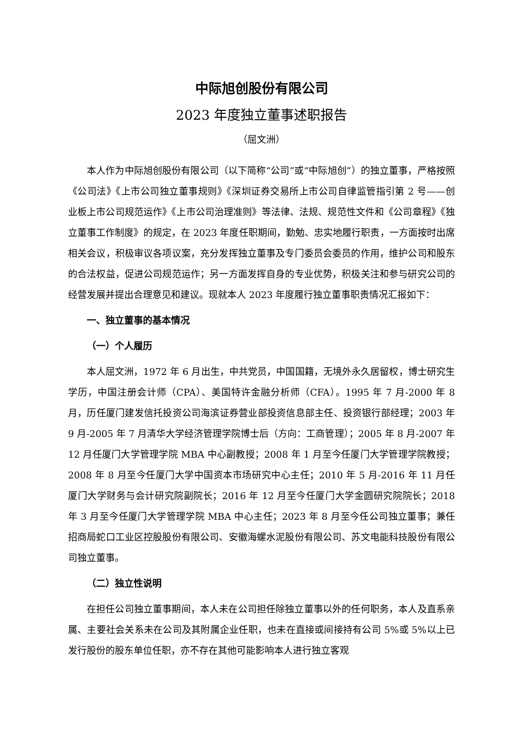中际旭创股份有限公司
2023 年度独立董事述职报告
（屈文洲）
本人作为中际旭创股份有限公司（以下简称“公司”或“中际旭创”）的独立董事，严格按照《公司法》《上市公司独立董事规则》《深圳证券交易所上市公司自律监管指引第 2 号——创业板上市公司规范运作》《上市公司治理准则》等法律、法规、规范性文件和《公司章程》《独立董事工作制度》的规定，在 2023 年度任职期间，勤勉、忠实地履行职责，一方面按时出席相关会议，积极审议各项议案，充分发挥独立董事及专门委员会委员的作用，维护公司和股东的合法权益，促进公司规范运作；另一方面发挥自身的专业优势，积极关注和参与研究公司的经营发展并提出合理意见和建议。现就本人 2023 年度履行独立董事职责情况汇报如下：
一、独立董事的基本情况
（一）个人履历
本人屈文洲，1972 年 6 月出生，中共党员，中国国籍，无境外永久居留权，博士研究生学历，中国注册会计师（CPA）、美国特许金融分析师（CFA）。1995 年 7 月-2000 年 8 月，历任厦门建发信托投资公司海滨证券营业部投资信息部主任、投资银行部经理；2003 年 9 月-2005 年 7 月清华大学经济管理学院博士后（方向：工商管理）；2005 年 8 月-2007 年 12 月任厦门大学管理学院 MBA 中心副教授；2008 年 1 月至今任厦门大学管理学院教授；2008 年 8 月至今任厦门大学中国资本市场研究中心主任；2010 年 5 月-2016 年 11 月任厦门大学财务与会计研究院副院长；2016 年 12 月至今任厦门大学金圆研究院院长；2018 年 3 月至今任厦门大学管理学院 MBA 中心主任；2023 年 8 月至今任公司独立董事；兼任招商局蛇口工业区控股股份有限公司、安徽海螺水泥股份有限公司、苏文电能科技股份有限公司独立董事。
（二）独立性说明
在担任公司独立董事期间，本人未在公司担任除独立董事以外的任何职务，本人及直系亲属、主要社会关系未在公司及其附属企业任职，也未在直接或间接持有公司 5%或 5%以上已发行股份的股东单位任职，亦不存在其他可能影响本人进行独立客观